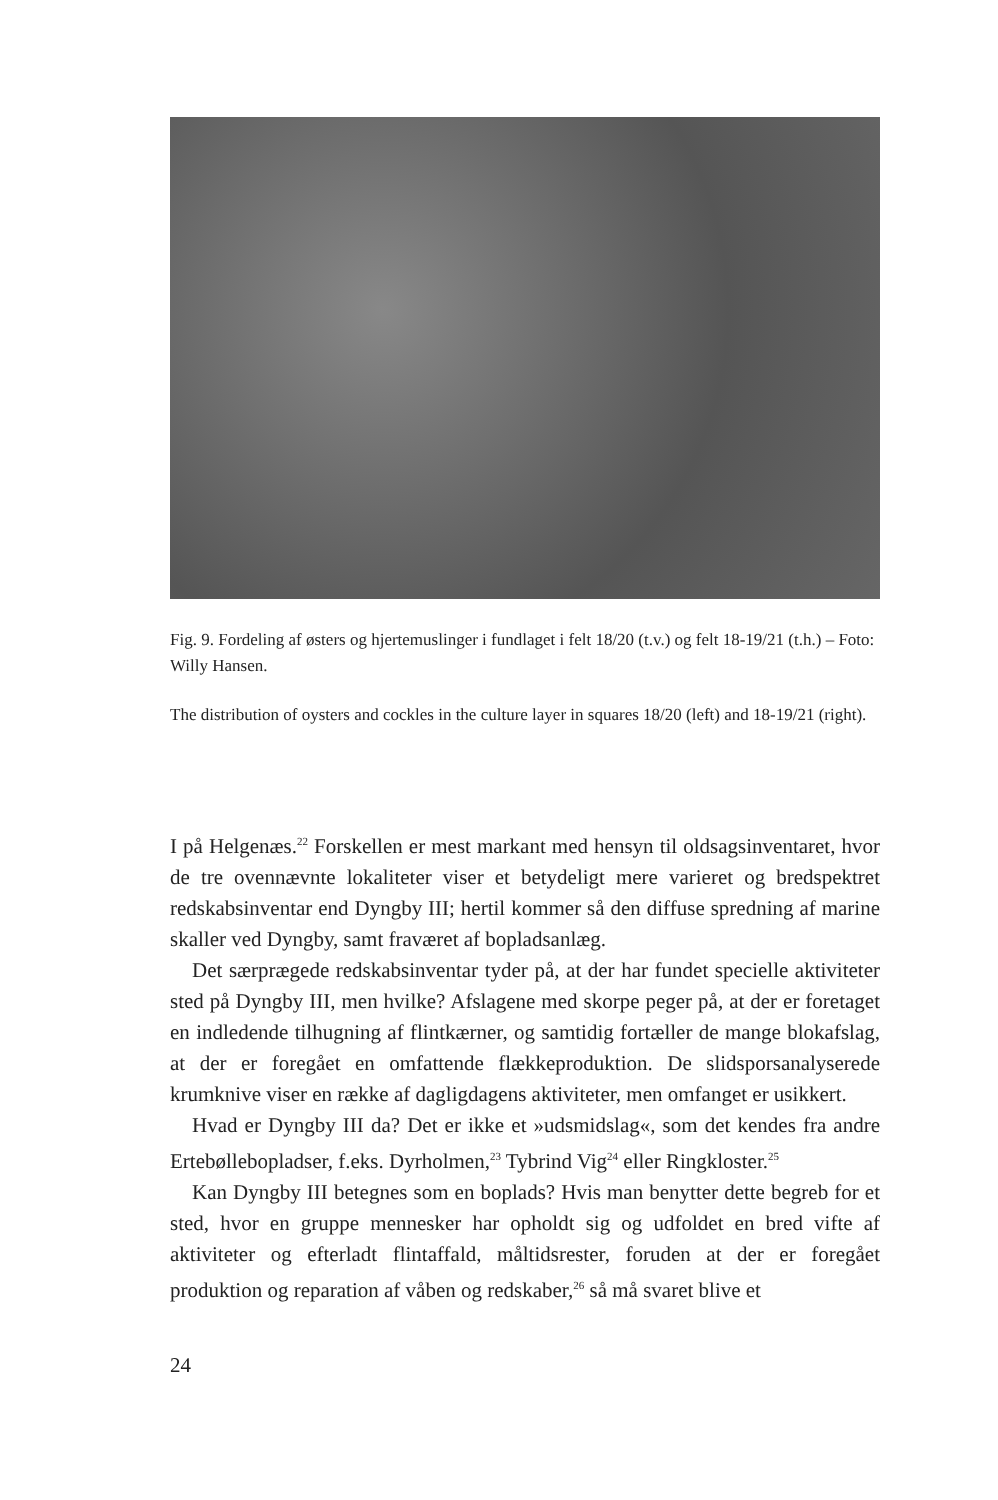Fig. 9. Fordeling af østers og hjertemuslinger i fundlaget i felt 18/20 (t.v.) og felt 18-19/21 (t.h.) – Foto: Willy Hansen.
The distribution of oysters and cockles in the culture layer in squares 18/20 (left) and 18-19/21 (right).
I på Helgenæs.<sup>22</sup> Forskellen er mest markant med hensyn til oldsagsinventaret, hvor de tre ovennævnte lokaliteter viser et betydeligt mere varieret og bredspektret redskabsinventar end Dyngby III; hertil kommer så den diffuse spredning af marine skaller ved Dyngby, samt fraværet af bopladsanlæg.
Det særprægede redskabsinventar tyder på, at der har fundet specielle aktiviteter sted på Dyngby III, men hvilke? Afslagene med skorpe peger på, at der er foretaget en indledende tilhugning af flintkærner, og samtidig fortæller de mange blokafslag, at der er foregået en omfattende flækkeproduktion. De slidsporsanalyserede krumknive viser en række af dagligdagens aktiviteter, men omfanget er usikkert.
Hvad er Dyngby III da? Det er ikke et »udsmidslag«, som det kendes fra andre Ertebøllebopladser, f.eks. Dyrholmen,<sup>23</sup> Tybrind Vig<sup>24</sup> eller Ringkloster.<sup>25</sup>
Kan Dyngby III betegnes som en boplads? Hvis man benytter dette begreb for et sted, hvor en gruppe mennesker har opholdt sig og udfoldet en bred vifte af aktiviteter og efterladt flintaffald, måltidsrester, foruden at der er foregået produktion og reparation af våben og redskaber,<sup>26</sup> så må svaret blive et
24